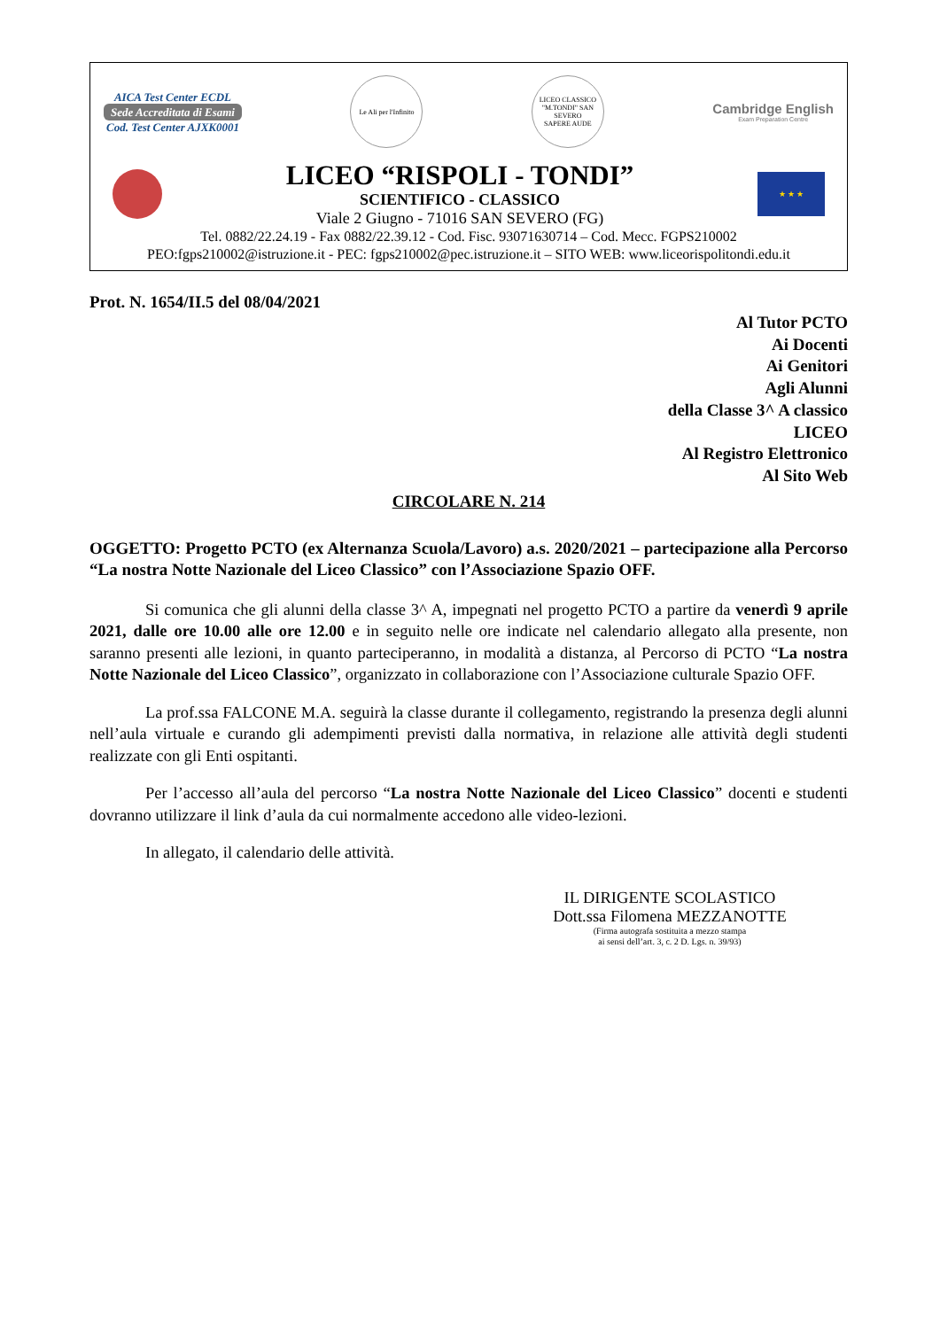AICA Test Center ECDL
Sede Accreditata di Esami
Cod. Test Center AJXK0001
Le Ali per l'Infinito
LICEO CLASSICO "M.TONDI" SAN SEVERO
SAPERE AUDE
Cambridge English
Exam Preparation Centre
LICEO “RISPOLI - TONDI”
SCIENTIFICO - CLASSICO
Viale 2 Giugno - 71016 SAN SEVERO (FG)
★ ★ ★
Tel. 0882/22.24.19 - Fax 0882/22.39.12 - Cod. Fisc. 93071630714 – Cod. Mecc. FGPS210002
PEO:fgps210002@istruzione.it - PEC: fgps210002@pec.istruzione.it – SITO WEB: www.liceorispolitondi.edu.it
Prot. N. 1654/II.5 del 08/04/2021
Al Tutor PCTO
Ai Docenti
Ai Genitori
Agli Alunni
della Classe 3^ A classico
LICEO
Al Registro Elettronico
Al Sito Web
CIRCOLARE N. 214
OGGETTO: Progetto PCTO (ex Alternanza Scuola/Lavoro) a.s. 2020/2021 – partecipazione alla Percorso “La nostra Notte Nazionale del Liceo Classico” con l’Associazione Spazio OFF.
Si comunica che gli alunni della classe 3^ A, impegnati nel progetto PCTO a partire da venerdì 9 aprile 2021, dalle ore 10.00 alle ore 12.00 e in seguito nelle ore indicate nel calendario allegato alla presente, non saranno presenti alle lezioni, in quanto parteciperanno, in modalità a distanza, al Percorso di PCTO “La nostra Notte Nazionale del Liceo Classico”, organizzato in collaborazione con l’Associazione culturale Spazio OFF.
La prof.ssa FALCONE M.A. seguirà la classe durante il collegamento, registrando la presenza degli alunni nell’aula virtuale e curando gli adempimenti previsti dalla normativa, in relazione alle attività degli studenti realizzate con gli Enti ospitanti.
Per l’accesso all’aula del percorso “La nostra Notte Nazionale del Liceo Classico” docenti e studenti dovranno utilizzare il link d’aula da cui normalmente accedono alle video-lezioni.
In allegato, il calendario delle attività.
IL DIRIGENTE SCOLASTICO
Dott.ssa Filomena MEZZANOTTE
(Firma autografa sostituita a mezzo stampa
ai sensi dell’art. 3, c. 2 D. Lgs. n. 39/93)